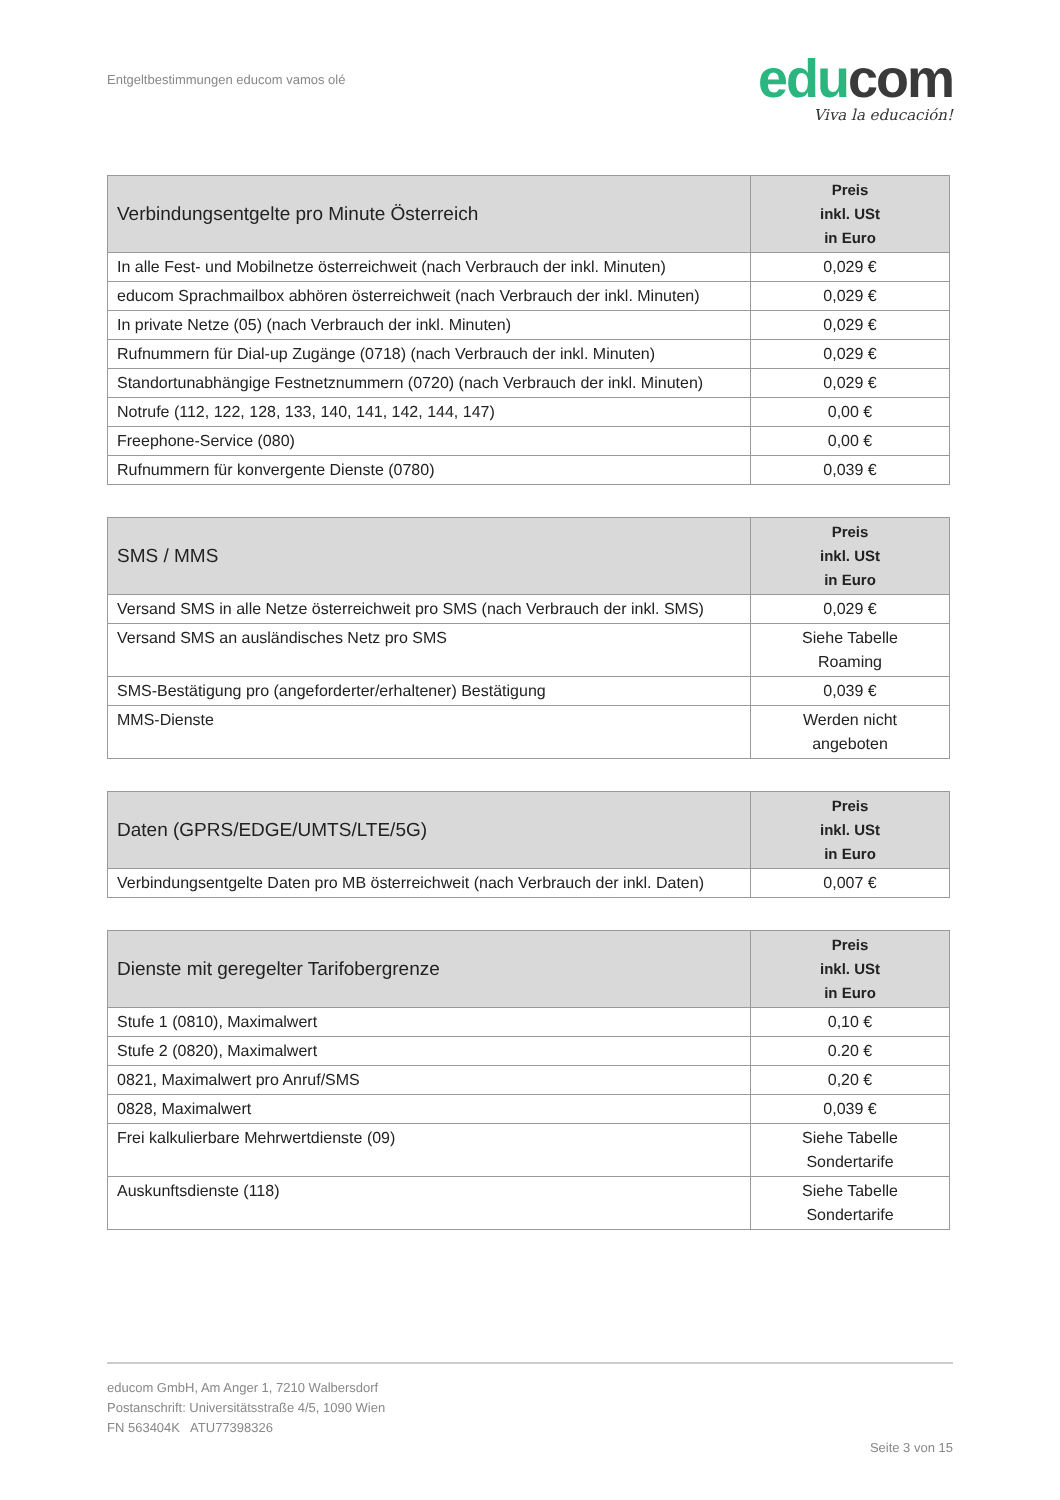Entgeltbestimmungen educom vamos olé
edu com
Viva la educación!
| Verbindungsentgelte pro Minute Österreich | Preis inkl. USt in Euro |
| --- | --- |
| In alle Fest- und Mobilnetze österreichweit (nach Verbrauch der inkl. Minuten) | 0,029 € |
| educom Sprachmailbox abhören österreichweit (nach Verbrauch der inkl. Minuten) | 0,029 € |
| In private Netze (05) (nach Verbrauch der inkl. Minuten) | 0,029 € |
| Rufnummern für Dial-up Zugänge (0718) (nach Verbrauch der inkl. Minuten) | 0,029 € |
| Standortunabhängige Festnetznummern (0720) (nach Verbrauch der inkl. Minuten) | 0,029 € |
| Notrufe (112, 122, 128, 133, 140, 141, 142, 144, 147) | 0,00 € |
| Freephone-Service (080) | 0,00 € |
| Rufnummern für konvergente Dienste (0780) | 0,039 € |
| SMS / MMS | Preis inkl. USt in Euro |
| --- | --- |
| Versand SMS in alle Netze österreichweit pro SMS (nach Verbrauch der inkl. SMS) | 0,029 € |
| Versand SMS an ausländisches Netz pro SMS | Siehe Tabelle Roaming |
| SMS-Bestätigung pro (angeforderter/erhaltener) Bestätigung | 0,039 € |
| MMS-Dienste | Werden nicht angeboten |
| Daten (GPRS/EDGE/UMTS/LTE/5G) | Preis inkl. USt in Euro |
| --- | --- |
| Verbindungsentgelte Daten pro MB österreichweit (nach Verbrauch der inkl. Daten) | 0,007 € |
| Dienste mit geregelter Tarifobergrenze | Preis inkl. USt in Euro |
| --- | --- |
| Stufe 1 (0810), Maximalwert | 0,10 € |
| Stufe 2 (0820), Maximalwert | 0.20 € |
| 0821, Maximalwert pro Anruf/SMS | 0,20 € |
| 0828, Maximalwert | 0,039 € |
| Frei kalkulierbare Mehrwertdienste (09) | Siehe Tabelle Sondertarife |
| Auskunftsdienste (118) | Siehe Tabelle Sondertarife |
educom GmbH, Am Anger 1, 7210 Walbersdorf
Postanschrift: Universitätsstraße 4/5, 1090 Wien
FN 563404K ATU77398326
Seite 3 von 15